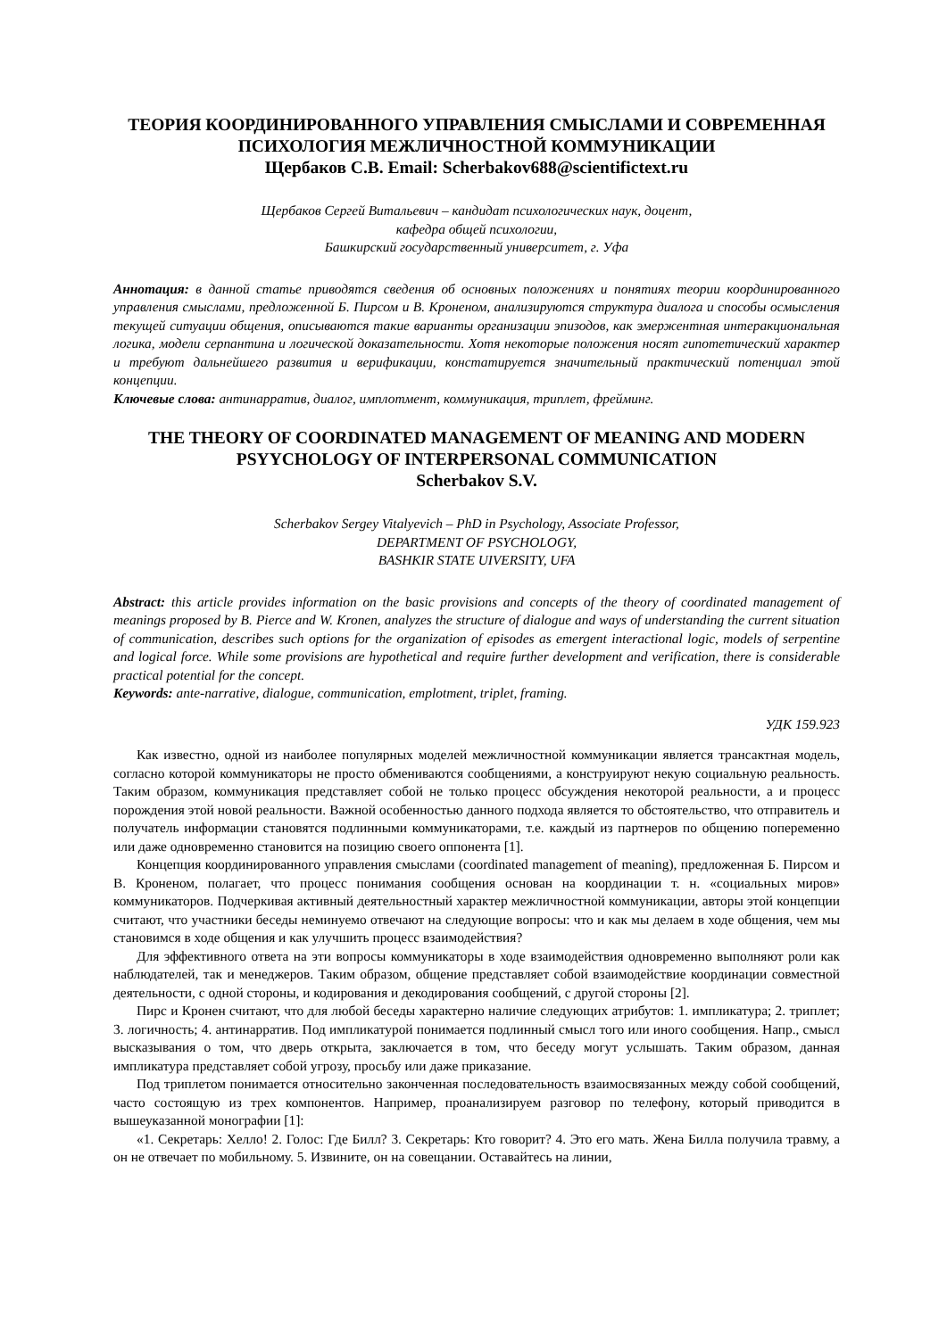ТЕОРИЯ КООРДИНИРОВАННОГО УПРАВЛЕНИЯ СМЫСЛАМИ И СОВРЕМЕННАЯ ПСИХОЛОГИЯ МЕЖЛИЧНОСТНОЙ КОММУНИКАЦИИ
Щербаков С.В. Email: Scherbakov688@scientifictext.ru
Щербаков Сергей Витальевич – кандидат психологических наук, доцент,
кафедра общей психологии,
Башкирский государственный университет, г. Уфа
Аннотация: в данной статье приводятся сведения об основных положениях и понятиях теории координированного управления смыслами, предложенной Б. Пирсом и В. Кроненом, анализируются структура диалога и способы осмысления текущей ситуации общения, описываются такие варианты организации эпизодов, как эмержентная интеракциональная логика, модели серпантина и логической доказательности. Хотя некоторые положения носят гипотетический характер и требуют дальнейшего развития и верификации, констатируется значительный практический потенциал этой концепции.
Ключевые слова: антинарратив, диалог, имплотмент, коммуникация, триплет, фрейминг.
THE THEORY OF COORDINATED MANAGEMENT OF MEANING AND MODERN PSYYCHOLOGY OF INTERPERSONAL COMMUNICATION
Scherbakov S.V.
Scherbakov Sergey Vitalyevich – PhD in Psychology, Associate Professor,
DEPARTMENT OF PSYCHOLOGY,
BASHKIR STATE UIVERSITY, UFA
Abstract: this article provides information on the basic provisions and concepts of the theory of coordinated management of meanings proposed by B. Pierce and W. Kronen, analyzes the structure of dialogue and ways of understanding the current situation of communication, describes such options for the organization of episodes as emergent interactional logic, models of serpentine and logical force. While some provisions are hypothetical and require further development and verification, there is considerable practical potential for the concept.
Keywords: ante-narrative, dialogue, communication, emplotment, triplet, framing.
УДК 159.923
Как известно, одной из наиболее популярных моделей межличностной коммуникации является трансактная модель, согласно которой коммуникаторы не просто обмениваются сообщениями, а конструируют некую социальную реальность. Таким образом, коммуникация представляет собой не только процесс обсуждения некоторой реальности, а и процесс порождения этой новой реальности. Важной особенностью данного подхода является то обстоятельство, что отправитель и получатель информации становятся подлинными коммуникаторами, т.е. каждый из партнеров по общению попеременно или даже одновременно становится на позицию своего оппонента [1].
Концепция координированного управления смыслами (coordinated management of meaning), предложенная Б. Пирсом и В. Кроненом, полагает, что процесс понимания сообщения основан на координации т. н. «социальных миров» коммуникаторов. Подчеркивая активный деятельностный характер межличностной коммуникации, авторы этой концепции считают, что участники беседы неминуемо отвечают на следующие вопросы: что и как мы делаем в ходе общения, чем мы становимся в ходе общения и как улучшить процесс взаимодействия?
Для эффективного ответа на эти вопросы коммуникаторы в ходе взаимодействия одновременно выполняют роли как наблюдателей, так и менеджеров. Таким образом, общение представляет собой взаимодействие координации совместной деятельности, с одной стороны, и кодирования и декодирования сообщений, с другой стороны [2].
Пирс и Кронен считают, что для любой беседы характерно наличие следующих атрибутов: 1. импликатура; 2. триплет; 3. логичность; 4. антинарратив. Под импликатурой понимается подлинный смысл того или иного сообщения. Напр., смысл высказывания о том, что дверь открыта, заключается в том, что беседу могут услышать. Таким образом, данная импликатура представляет собой угрозу, просьбу или даже приказание.
Под триплетом понимается относительно законченная последовательность взаимосвязанных между собой сообщений, часто состоящую из трех компонентов. Например, проанализируем разговор по телефону, который приводится в вышеуказанной монографии [1]:
«1. Секретарь: Хелло! 2. Голос: Где Билл? 3. Секретарь: Кто говорит? 4. Это его мать. Жена Билла получила травму, а он не отвечает по мобильному. 5. Извините, он на совещании. Оставайтесь на линии,